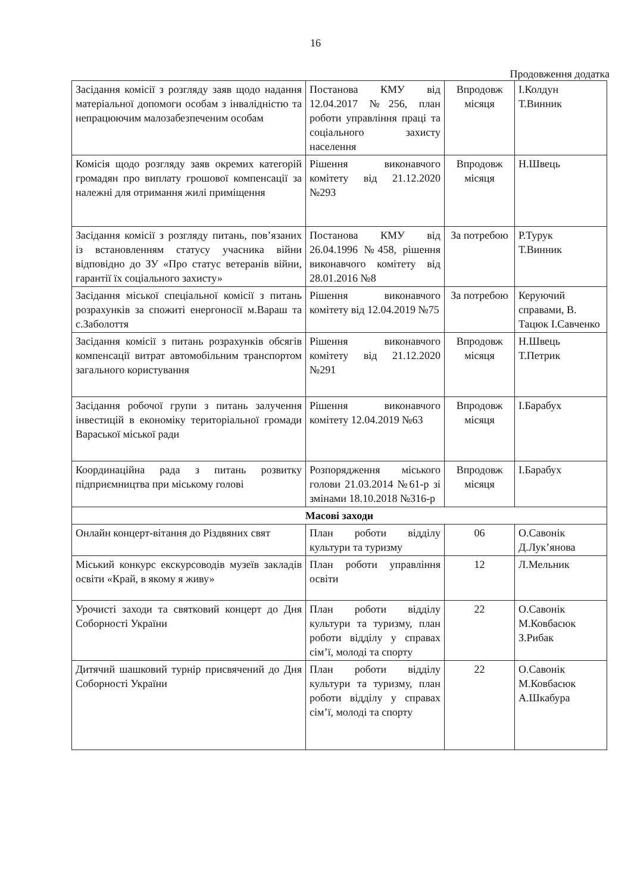16
Продовження додатка
| Засідання комісії з розгляду заяв щодо надання матеріальної допомоги особам з інвалідністю та непрацюючим малозабезпеченим особам | Постанова КМУ від 12.04.2017 №256, план роботи управління праці та соціального захисту населення | Впродовж місяця | І.Колдун Т.Винник |
| Комісія щодо розгляду заяв окремих категорій громадян про виплату грошової компенсації за належні для отримання жилі приміщення | Рішення виконавчого комітету від 21.12.2020 №293 | Впродовж місяця | Н.Швець |
| Засідання комісії з розгляду питань, пов’язаних із встановленням статусу учасника війни відповідно до ЗУ «Про статус ветеранів війни, гарантії їх соціального захисту» | Постанова КМУ від 26.04.1996 №458, рішення виконавчого комітету від 28.01.2016 №8 | За потребою | Р.Турук Т.Винник |
| Засідання міської спеціальної комісії з питань розрахунків за спожиті енергоносії м.Вараш та с.Заболоття | Рішення виконавчого комітету від 12.04.2019 №75 | За потребою | Керуючий справами, В. Тацюк І.Савченко |
| Засідання комісії з питань розрахунків обсягів компенсації витрат автомобільним транспортом загального користування | Рішення виконавчого комітету від 21.12.2020 №291 | Впродовж місяця | Н.Швець Т.Петрик |
| Засідання робочої групи з питань залучення інвестицій в економіку територіальної громади Вараської міської ради | Рішення виконавчого комітету 12.04.2019 №63 | Впродовж місяця | І.Барабух |
| Координаційна рада з питань розвитку підприємництва при міському голові | Розпорядження міського голови 21.03.2014 №61-р зі змінами 18.10.2018 №316-р | Впродовж місяця | І.Барабух |
| Масові заходи | | | |
| Онлайн концерт-вітання до Різдвяних свят | План роботи відділу культури та туризму | 06 | О.Савонік Д.Лук’янова |
| Міський конкурс екскурсоводів музеїв закладів освіти «Край, в якому я живу» | План роботи управління освіти | 12 | Л.Мельник |
| Урочисті заходи та святковий концерт до Дня Соборності України | План роботи відділу культури та туризму, план роботи відділу у справах сім’ї, молоді та спорту | 22 | О.Савонік М.Ковбасюк З.Рибак |
| Дитячий шашковий турнір присвячений до Дня Соборності України | План роботи відділу культури та туризму, план роботи відділу у справах сім’ї, молоді та спорту | 22 | О.Савонік М.Ковбасюк А.Шкабура |